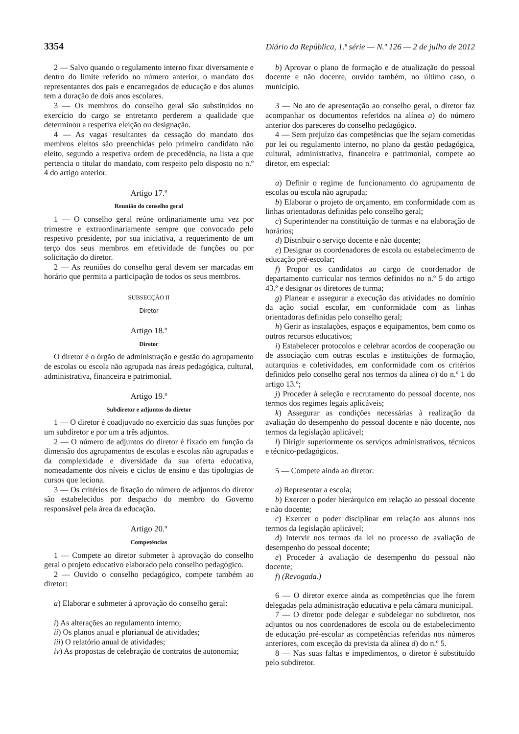3354 Diário da República, 1.ª série — N.º 126 — 2 de julho de 2012
2 — Salvo quando o regulamento interno fixar diversamente e dentro do limite referido no número anterior, o mandato dos representantes dos pais e encarregados de educação e dos alunos tem a duração de dois anos escolares.
3 — Os membros do conselho geral são substituídos no exercício do cargo se entretanto perderem a qualidade que determinou a respetiva eleição ou designação.
4 — As vagas resultantes da cessação do mandato dos membros eleitos são preenchidas pelo primeiro candidato não eleito, segundo a respetiva ordem de precedência, na lista a que pertencia o titular do mandato, com respeito pelo disposto no n.º 4 do artigo anterior.
Artigo 17.º
Reunião do conselho geral
1 — O conselho geral reúne ordinariamente uma vez por trimestre e extraordinariamente sempre que convocado pelo respetivo presidente, por sua iniciativa, a requerimento de um terço dos seus membros em efetividade de funções ou por solicitação do diretor.
2 — As reuniões do conselho geral devem ser marcadas em horário que permita a participação de todos os seus membros.
SUBSECÇÃO II
Diretor
Artigo 18.º
Diretor
O diretor é o órgão de administração e gestão do agrupamento de escolas ou escola não agrupada nas áreas pedagógica, cultural, administrativa, financeira e patrimonial.
Artigo 19.º
Subdiretor e adjuntos do diretor
1 — O diretor é coadjuvado no exercício das suas funções por um subdiretor e por um a três adjuntos.
2 — O número de adjuntos do diretor é fixado em função da dimensão dos agrupamentos de escolas e escolas não agrupadas e da complexidade e diversidade da sua oferta educativa, nomeadamente dos níveis e ciclos de ensino e das tipologias de cursos que leciona.
3 — Os critérios de fixação do número de adjuntos do diretor são estabelecidos por despacho do membro do Governo responsável pela área da educação.
Artigo 20.º
Competências
1 — Compete ao diretor submeter à aprovação do conselho geral o projeto educativo elaborado pelo conselho pedagógico.
2 — Ouvido o conselho pedagógico, compete também ao diretor:
a) Elaborar e submeter à aprovação do conselho geral:
i) As alterações ao regulamento interno;
ii) Os planos anual e plurianual de atividades;
iii) O relatório anual de atividades;
iv) As propostas de celebração de contratos de autonomia;
b) Aprovar o plano de formação e de atualização do pessoal docente e não docente, ouvido também, no último caso, o município.
3 — No ato de apresentação ao conselho geral, o diretor faz acompanhar os documentos referidos na alínea a) do número anterior dos pareceres do conselho pedagógico.
4 — Sem prejuízo das competências que lhe sejam cometidas por lei ou regulamento interno, no plano da gestão pedagógica, cultural, administrativa, financeira e patrimonial, compete ao diretor, em especial:
a) Definir o regime de funcionamento do agrupamento de escolas ou escola não agrupada;
b) Elaborar o projeto de orçamento, em conformidade com as linhas orientadoras definidas pelo conselho geral;
c) Superintender na constituição de turmas e na elaboração de horários;
d) Distribuir o serviço docente e não docente;
e) Designar os coordenadores de escola ou estabelecimento de educação pré-escolar;
f) Propor os candidatos ao cargo de coordenador de departamento curricular nos termos definidos no n.º 5 do artigo 43.º e designar os diretores de turma;
g) Planear e assegurar a execução das atividades no domínio da ação social escolar, em conformidade com as linhas orientadoras definidas pelo conselho geral;
h) Gerir as instalações, espaços e equipamentos, bem como os outros recursos educativos;
i) Estabelecer protocolos e celebrar acordos de cooperação ou de associação com outras escolas e instituições de formação, autarquias e coletividades, em conformidade com os critérios definidos pelo conselho geral nos termos da alínea o) do n.º 1 do artigo 13.º;
j) Proceder à seleção e recrutamento do pessoal docente, nos termos dos regimes legais aplicáveis;
k) Assegurar as condições necessárias à realização da avaliação do desempenho do pessoal docente e não docente, nos termos da legislação aplicável;
l) Dirigir superiormente os serviços administrativos, técnicos e técnico-pedagógicos.
5 — Compete ainda ao diretor:
a) Representar a escola;
b) Exercer o poder hierárquico em relação ao pessoal docente e não docente;
c) Exercer o poder disciplinar em relação aos alunos nos termos da legislação aplicável;
d) Intervir nos termos da lei no processo de avaliação de desempenho do pessoal docente;
e) Proceder à avaliação de desempenho do pessoal não docente;
f) (Revogada.)
6 — O diretor exerce ainda as competências que lhe forem delegadas pela administração educativa e pela câmara municipal.
7 — O diretor pode delegar e subdelegar no subdiretor, nos adjuntos ou nos coordenadores de escola ou de estabelecimento de educação pré-escolar as competências referidas nos números anteriores, com exceção da prevista da alínea d) do n.º 5.
8 — Nas suas faltas e impedimentos, o diretor é substituído pelo subdiretor.